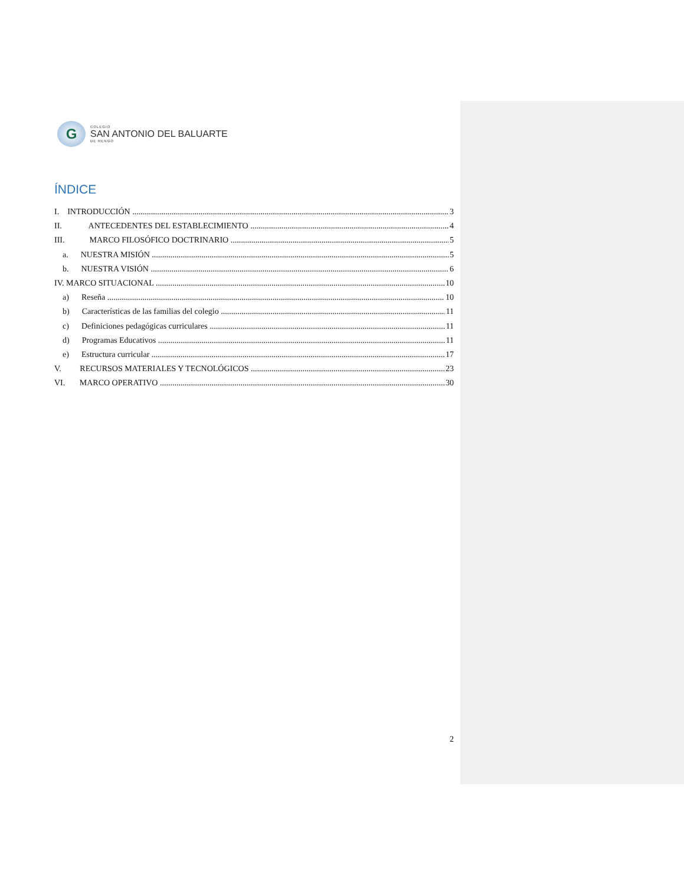G
COLEGIO
SAN ANTONIO DEL BALUARTE
DE RENGO
ÍNDICE
I. INTRODUCCIÓN 3
II. ANTECEDENTES DEL ESTABLECIMIENTO 4
III. MARCO FILOSÓFICO DOCTRINARIO 5
a. NUESTRA MISIÓN 5
b. NUESTRA VISIÓN 6
IV. MARCO SITUACIONAL 10
a) Reseña 10
b) Características de las familias del colegio 11
c) Definiciones pedagógicas curriculares 11
d) Programas Educativos 11
e) Estructura curricular 17
V. RECURSOS MATERIALES Y TECNOLÓGICOS 23
VI. MARCO OPERATIVO 30
2